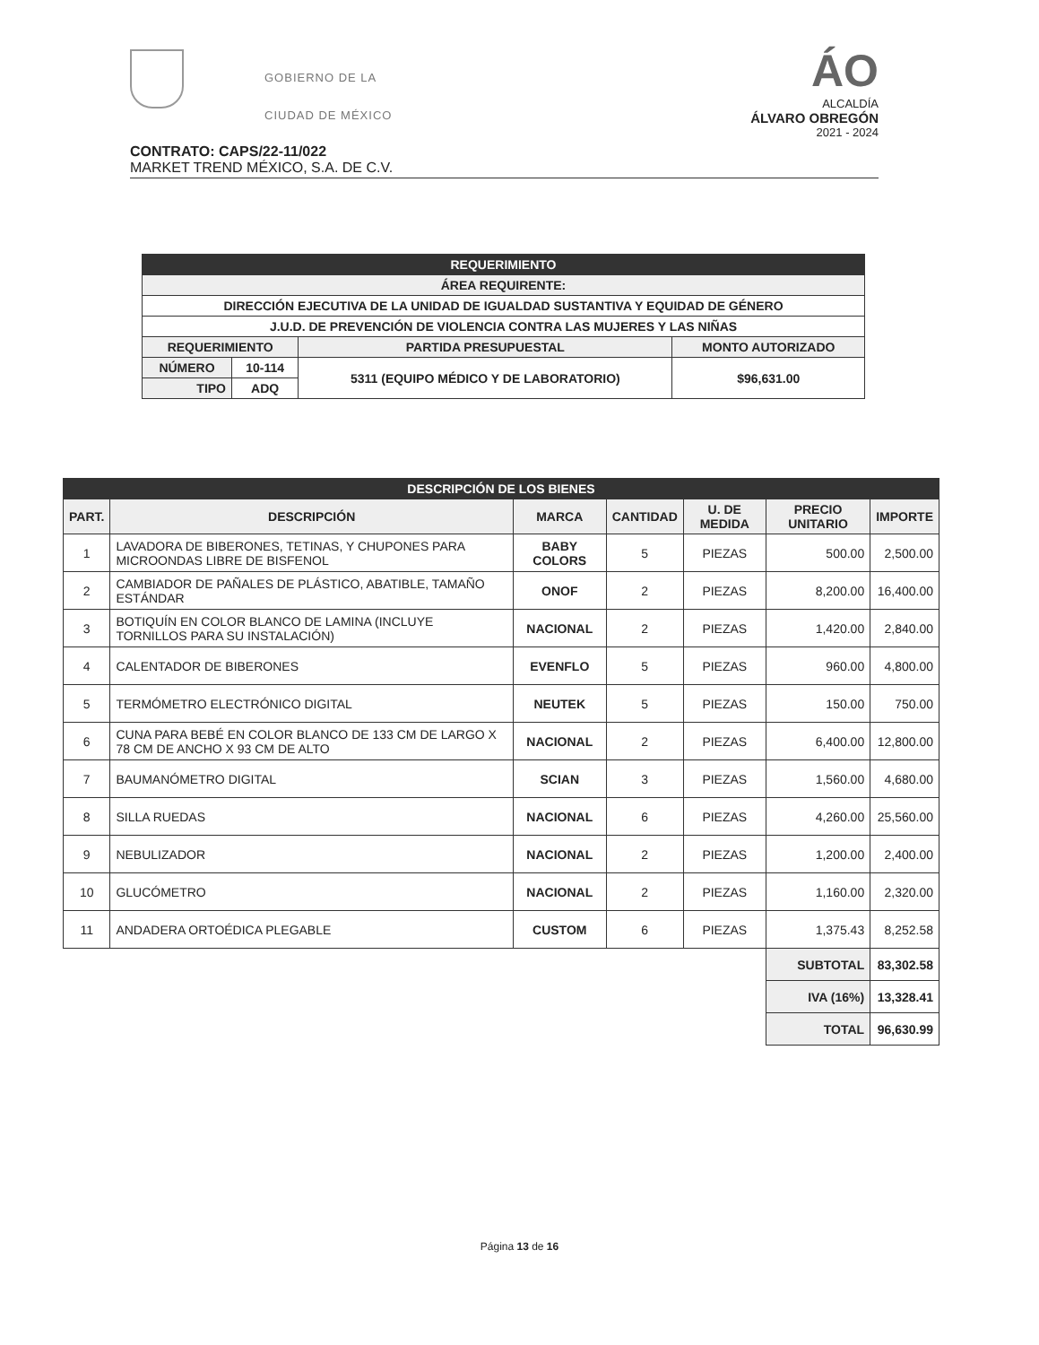GOBIERNO DE LA
CIUDAD DE MÉXICO
ÁO
ALCALDÍA
ÁLVARO OBREGÓN
2021 - 2024
CONTRATO: CAPS/22-11/022
MARKET TREND MÉXICO, S.A. DE C.V.
| REQUERIMIENTO | | | |
| ÁREA REQUIRENTE: | | | |
| DIRECCIÓN EJECUTIVA DE LA UNIDAD DE IGUALDAD SUSTANTIVA Y EQUIDAD DE GÉNERO | | | |
| J.U.D. DE PREVENCIÓN DE VIOLENCIA CONTRA LAS MUJERES Y LAS NIÑAS | | | |
| REQUERIMIENTO | | PARTIDA PRESUPUESTAL | MONTO AUTORIZADO |
| NÚMERO | 10-114 | 5311 (EQUIPO MÉDICO Y DE LABORATORIO) | $96,631.00 |
| TIPO | ADQ | | |
| DESCRIPCIÓN DE LOS BIENES | | | | | | |
| PART. | DESCRIPCIÓN | MARCA | CANTIDAD | U. DE MEDIDA | PRECIO UNITARIO | IMPORTE |
| 1 | LAVADORA DE BIBERONES, TETINAS, Y CHUPONES PARA MICROONDAS LIBRE DE BISFENOL | BABY COLORS | 5 | PIEZAS | 500.00 | 2,500.00 |
| 2 | CAMBIADOR DE PAÑALES DE PLÁSTICO, ABATIBLE, TAMAÑO ESTÁNDAR | ONOF | 2 | PIEZAS | 8,200.00 | 16,400.00 |
| 3 | BOTIQUÍN EN COLOR BLANCO DE LAMINA (INCLUYE TORNILLOS PARA SU INSTALACIÓN) | NACIONAL | 2 | PIEZAS | 1,420.00 | 2,840.00 |
| 4 | CALENTADOR DE BIBERONES | EVENFLO | 5 | PIEZAS | 960.00 | 4,800.00 |
| 5 | TERMÓMETRO ELECTRÓNICO DIGITAL | NEUTEK | 5 | PIEZAS | 150.00 | 750.00 |
| 6 | CUNA PARA BEBÉ EN COLOR BLANCO DE 133 CM DE LARGO X 78 CM DE ANCHO X 93 CM DE ALTO | NACIONAL | 2 | PIEZAS | 6,400.00 | 12,800.00 |
| 7 | BAUMANÓMETRO DIGITAL | SCIAN | 3 | PIEZAS | 1,560.00 | 4,680.00 |
| 8 | SILLA RUEDAS | NACIONAL | 6 | PIEZAS | 4,260.00 | 25,560.00 |
| 9 | NEBULIZADOR | NACIONAL | 2 | PIEZAS | 1,200.00 | 2,400.00 |
| 10 | GLUCÓMETRO | NACIONAL | 2 | PIEZAS | 1,160.00 | 2,320.00 |
| 11 | ANDADERA ORTOÉDICA PLEGABLE | CUSTOM | 6 | PIEZAS | 1,375.43 | 8,252.58 |
| | | | | | SUBTOTAL | 83,302.58 |
| | | | | | IVA (16%) | 13,328.41 |
| | | | | | TOTAL | 96,630.99 |
Página 13 de 16